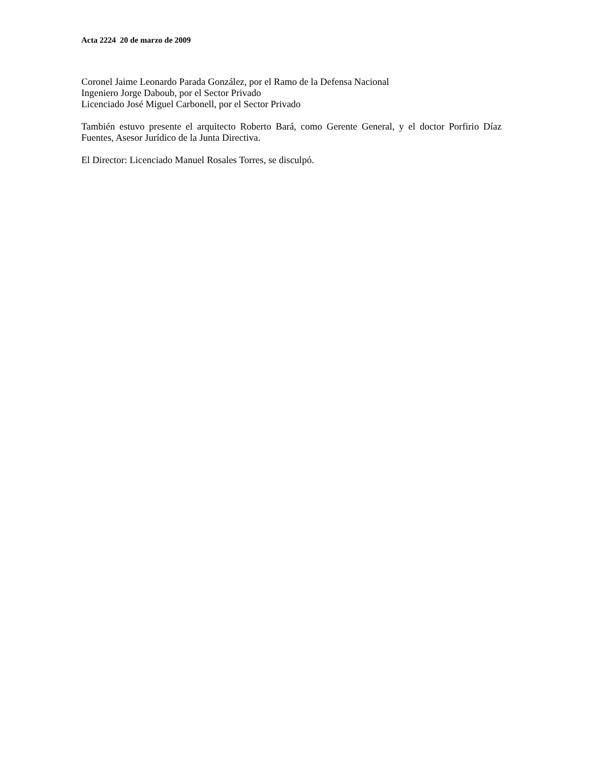Acta 2224 20 de marzo de 2009
Coronel Jaime Leonardo Parada González, por el Ramo de la Defensa Nacional
Ingeniero Jorge Daboub, por el Sector Privado
Licenciado José Miguel Carbonell, por el Sector Privado
También estuvo presente el arquitecto Roberto Bará, como Gerente General, y el doctor Porfirio Díaz Fuentes, Asesor Jurídico de la Junta Directiva.
El Director: Licenciado Manuel Rosales Torres, se disculpó.